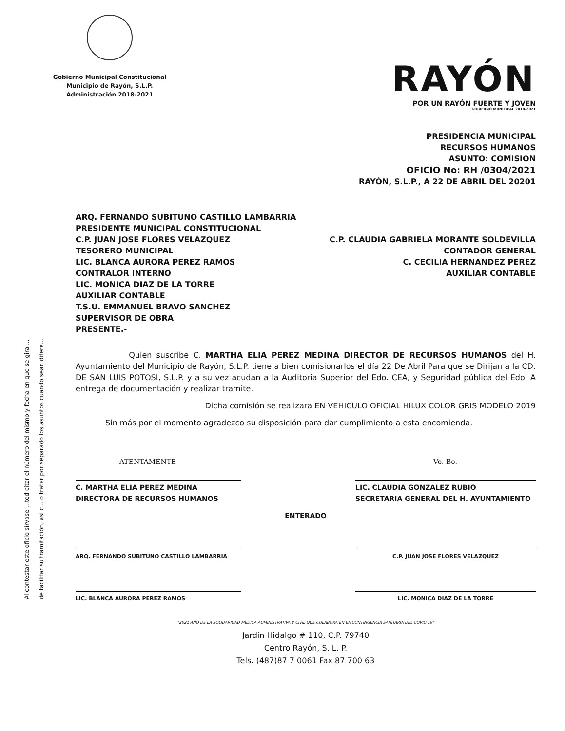Gobierno Municipal Constitucional
Municipio de Rayón, S.L.P.
Administración 2018-2021
RAYÓN
POR UN RAYÓN FUERTE Y JOVEN
GOBIERNO MUNICIPAL 2018-2021
PRESIDENCIA MUNICIPAL
RECURSOS HUMANOS
ASUNTO: COMISION
OFICIO No: RH /0304/2021
RAYÓN, S.L.P., A 22 DE ABRIL DEL 20201
ARQ. FERNANDO SUBITUNO CASTILLO LAMBARRIA
PRESIDENTE MUNICIPAL CONSTITUCIONAL
C.P. JUAN JOSE FLORES VELAZQUEZ
TESORERO MUNICIPAL
LIC. BLANCA AURORA PEREZ RAMOS
CONTRALOR INTERNO
LIC. MONICA DIAZ DE LA TORRE
AUXILIAR CONTABLE
T.S.U. EMMANUEL BRAVO SANCHEZ
SUPERVISOR DE OBRA
PRESENTE.-
C.P. CLAUDIA GABRIELA MORANTE SOLDEVILLA
CONTADOR GENERAL
C. CECILIA HERNANDEZ PEREZ
AUXILIAR CONTABLE
Quien suscribe C. MARTHA ELIA PEREZ MEDINA DIRECTOR DE RECURSOS HUMANOS del H. Ayuntamiento del Municipio de Rayón, S.L.P. tiene a bien comisionarlos el día 22 De Abril Para que se Dirijan a la CD. DE SAN LUIS POTOSI, S.L.P. y a su vez acudan a la Auditoria Superior del Edo. CEA, y Seguridad pública del Edo. A entrega de documentación y realizar tramite.
Dicha comisión se realizara EN VEHICULO OFICIAL HILUX COLOR GRIS MODELO 2019
Sin más por el momento agradezco su disposición para dar cumplimiento a esta encomienda.
ATENTAMENTE
C. MARTHA ELIA PEREZ MEDINA
DIRECTORA DE RECURSOS HUMANOS
Vo. Bo.
LIC. CLAUDIA GONZALEZ RUBIO
SECRETARIA GENERAL DEL H. AYUNTAMIENTO
ENTERADO
ARQ. FERNANDO SUBITUNO CASTILLO LAMBARRIA C.P. JUAN JOSE FLORES VELAZQUEZ
LIC. BLANCA AURORA PEREZ RAMOS LIC. MONICA DIAZ DE LA TORRE
“2021 AÑO DE LA SOLIDARIDAD MEDICA ADMINISTRATIVA Y CIVIL QUE COLABORA EN LA CONTINGENCIA SANITARIA DEL COVID 19”
Jardín Hidalgo # 110, C.P. 79740
Centro Rayón, S. L. P.
Tels. (487)87 7 0061 Fax 87 700 63
Al contestar este oficio sírvase ...ted citar el número del mismo y fecha en que se gira ...
de facilitar su tramitación, así c... o tratar por separado los asuntos cuando sean difere...